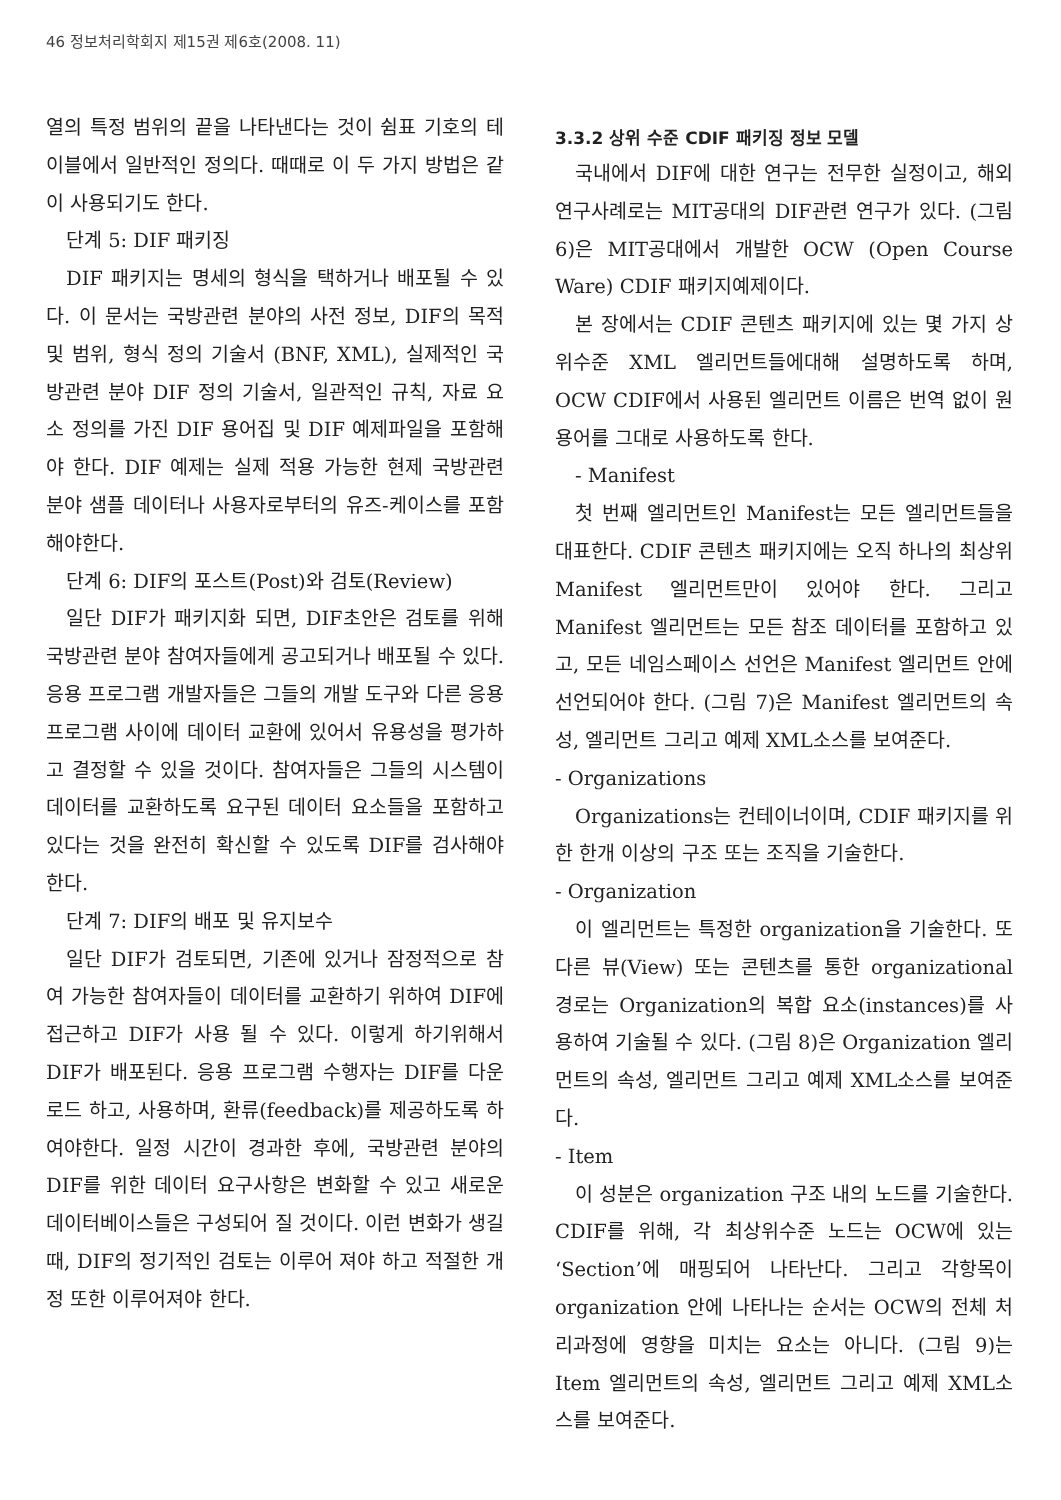46 정보처리학회지 제15권 제6호(2008. 11)
열의 특정 범위의 끝을 나타낸다는 것이 쉼표 기호의 테이블에서 일반적인 정의다. 때때로 이 두 가지 방법은 같이 사용되기도 한다.
단계 5: DIF 패키징
DIF 패키지는 명세의 형식을 택하거나 배포될 수 있다. 이 문서는 국방관련 분야의 사전 정보, DIF의 목적 및 범위, 형식 정의 기술서 (BNF, XML), 실제적인 국방관련 분야 DIF 정의 기술서, 일관적인 규칙, 자료 요소 정의를 가진 DIF 용어집 및 DIF 예제파일을 포함해야 한다. DIF 예제는 실제 적용 가능한 현제 국방관련 분야 샘플 데이터나 사용자로부터의 유즈-케이스를 포함해야한다.
단계 6: DIF의 포스트(Post)와 검토(Review)
일단 DIF가 패키지화 되면, DIF초안은 검토를 위해 국방관련 분야 참여자들에게 공고되거나 배포될 수 있다. 응용 프로그램 개발자들은 그들의 개발 도구와 다른 응용 프로그램 사이에 데이터 교환에 있어서 유용성을 평가하고 결정할 수 있을 것이다. 참여자들은 그들의 시스템이 데이터를 교환하도록 요구된 데이터 요소들을 포함하고 있다는 것을 완전히 확신할 수 있도록 DIF를 검사해야 한다.
단계 7: DIF의 배포 및 유지보수
일단 DIF가 검토되면, 기존에 있거나 잠정적으로 참여 가능한 참여자들이 데이터를 교환하기 위하여 DIF에 접근하고 DIF가 사용 될 수 있다. 이렇게 하기위해서 DIF가 배포된다. 응용 프로그램 수행자는 DIF를 다운로드 하고, 사용하며, 환류(feedback)를 제공하도록 하여야한다. 일정 시간이 경과한 후에, 국방관련 분야의 DIF를 위한 데이터 요구사항은 변화할 수 있고 새로운 데이터베이스들은 구성되어 질 것이다. 이런 변화가 생길 때, DIF의 정기적인 검토는 이루어 져야 하고 적절한 개정 또한 이루어져야 한다.
3.3.2 상위 수준 CDIF 패키징 정보 모델
국내에서 DIF에 대한 연구는 전무한 실정이고, 해외연구사례로는 MIT공대의 DIF관련 연구가 있다. (그림 6)은 MIT공대에서 개발한 OCW (Open Course Ware) CDIF 패키지예제이다.
본 장에서는 CDIF 콘텐츠 패키지에 있는 몇 가지 상위수준 XML 엘리먼트들에대해 설명하도록 하며, OCW CDIF에서 사용된 엘리먼트 이름은 번역 없이 원 용어를 그대로 사용하도록 한다.
- Manifest
첫 번째 엘리먼트인 Manifest는 모든 엘리먼트들을 대표한다. CDIF 콘텐츠 패키지에는 오직 하나의 최상위 Manifest 엘리먼트만이 있어야 한다. 그리고 Manifest 엘리먼트는 모든 참조 데이터를 포함하고 있고, 모든 네임스페이스 선언은 Manifest 엘리먼트 안에 선언되어야 한다. (그림 7)은 Manifest 엘리먼트의 속성, 엘리먼트 그리고 예제 XML소스를 보여준다.
- Organizations
Organizations는 컨테이너이며, CDIF 패키지를 위한 한개 이상의 구조 또는 조직을 기술한다.
- Organization
이 엘리먼트는 특정한 organization을 기술한다. 또 다른 뷰(View) 또는 콘텐츠를 통한 organizational 경로는 Organization의 복합 요소(instances)를 사용하여 기술될 수 있다. (그림 8)은 Organization 엘리먼트의 속성, 엘리먼트 그리고 예제 XML소스를 보여준다.
- Item
이 성분은 organization 구조 내의 노드를 기술한다. CDIF를 위해, 각 최상위수준 노드는 OCW에 있는 ‘Section’에 매핑되어 나타난다. 그리고 각항목이 organization 안에 나타나는 순서는 OCW의 전체 처리과정에 영향을 미치는 요소는 아니다. (그림 9)는 Item 엘리먼트의 속성, 엘리먼트 그리고 예제 XML소스를 보여준다.